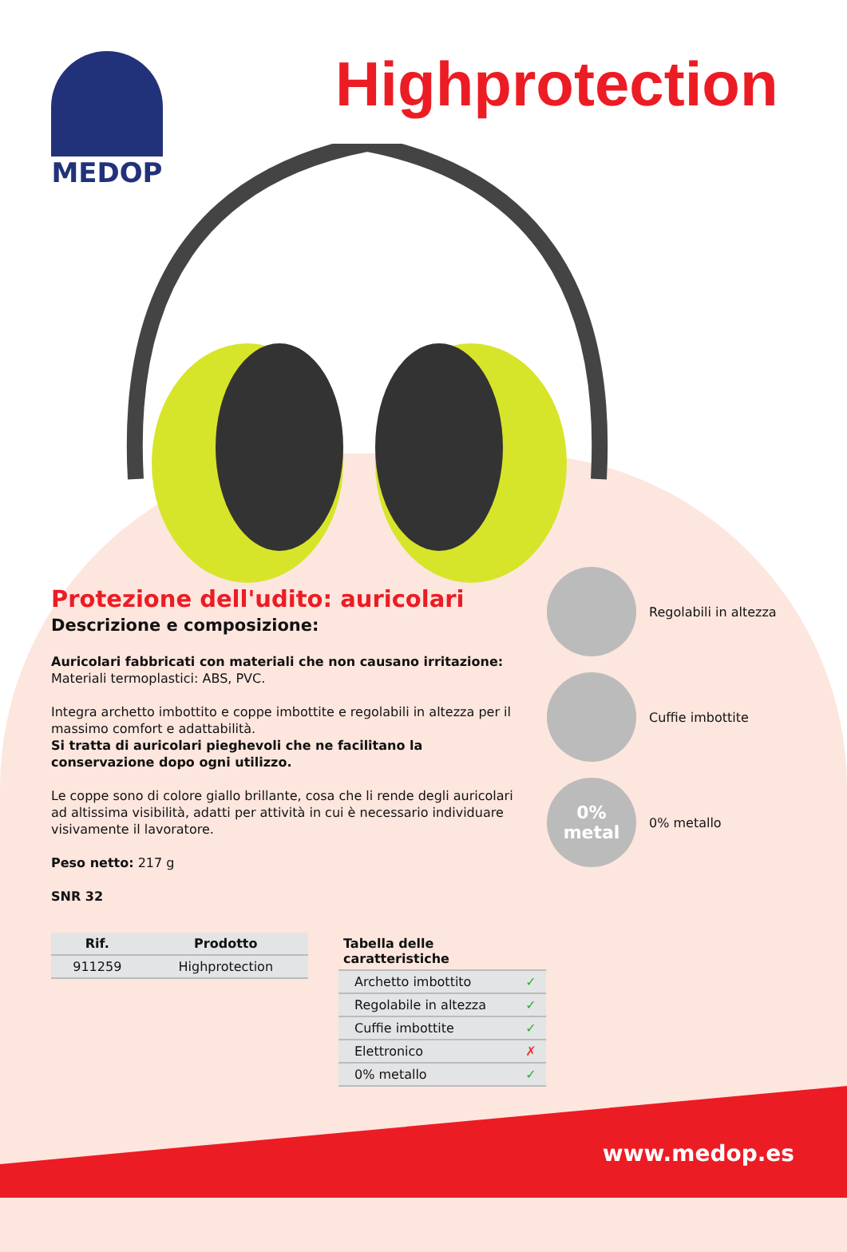MEDOP Highprotection
Protezione dell'udito: auricolari
Descrizione e composizione:
Auricolari fabbricati con materiali che non causano irritazione: Materiali termoplastici: ABS, PVC.
Integra archetto imbottito e coppe imbottite e regolabili in altezza per il massimo comfort e adattabilità.
Si tratta di auricolari pieghevoli che ne facilitano la conservazione dopo ogni utilizzo.
Le coppe sono di colore giallo brillante, cosa che li rende degli auricolari ad altissima visibilità, adatti per attività in cui è necessario individuare visivamente il lavoratore.
Peso netto: 217 g
SNR 32
Regolabili in altezza
Cuffie imbottite
0%
metal
0% metallo
| Rif. | Prodotto |
| --- | --- |
| 911259 | Highprotection |
| Tabella delle caratteristiche | |
| --- | --- |
| Archetto imbottito | ✓ |
| Regolabile in altezza | ✓ |
| Cuffie imbottite | ✓ |
| Elettronico | ✗ |
| 0% metallo | ✓ |
www.medop.es